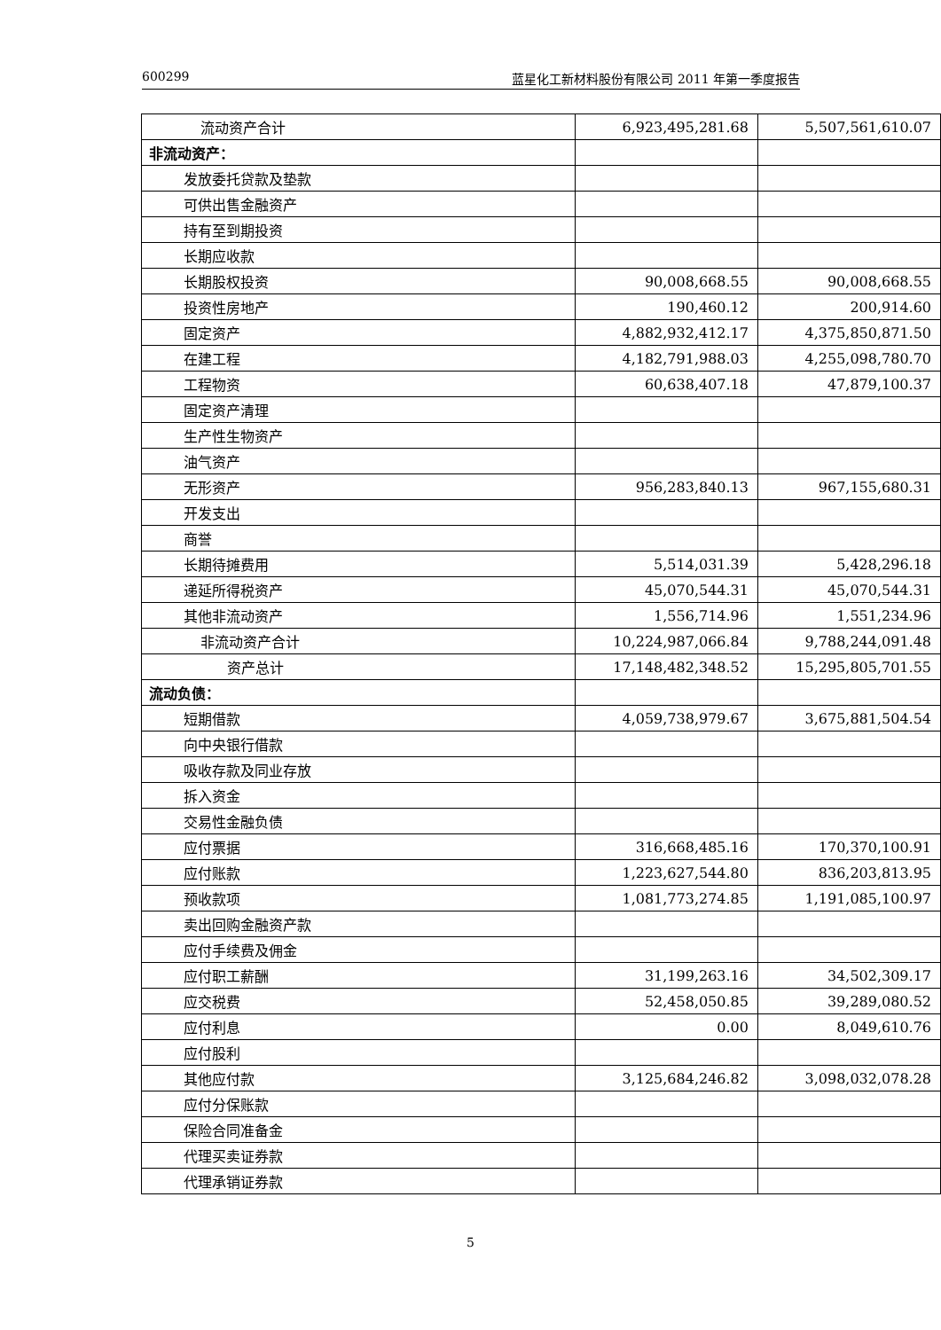600299 蓝星化工新材料股份有限公司 2011 年第一季度报告
| 流动资产合计 | 6,923,495,281.68 | 5,507,561,610.07 |
| 非流动资产： | | |
| 发放委托贷款及垫款 | | |
| 可供出售金融资产 | | |
| 持有至到期投资 | | |
| 长期应收款 | | |
| 长期股权投资 | 90,008,668.55 | 90,008,668.55 |
| 投资性房地产 | 190,460.12 | 200,914.60 |
| 固定资产 | 4,882,932,412.17 | 4,375,850,871.50 |
| 在建工程 | 4,182,791,988.03 | 4,255,098,780.70 |
| 工程物资 | 60,638,407.18 | 47,879,100.37 |
| 固定资产清理 | | |
| 生产性生物资产 | | |
| 油气资产 | | |
| 无形资产 | 956,283,840.13 | 967,155,680.31 |
| 开发支出 | | |
| 商誉 | | |
| 长期待摊费用 | 5,514,031.39 | 5,428,296.18 |
| 递延所得税资产 | 45,070,544.31 | 45,070,544.31 |
| 其他非流动资产 | 1,556,714.96 | 1,551,234.96 |
| 非流动资产合计 | 10,224,987,066.84 | 9,788,244,091.48 |
| 资产总计 | 17,148,482,348.52 | 15,295,805,701.55 |
| 流动负债： | | |
| 短期借款 | 4,059,738,979.67 | 3,675,881,504.54 |
| 向中央银行借款 | | |
| 吸收存款及同业存放 | | |
| 拆入资金 | | |
| 交易性金融负债 | | |
| 应付票据 | 316,668,485.16 | 170,370,100.91 |
| 应付账款 | 1,223,627,544.80 | 836,203,813.95 |
| 预收款项 | 1,081,773,274.85 | 1,191,085,100.97 |
| 卖出回购金融资产款 | | |
| 应付手续费及佣金 | | |
| 应付职工薪酬 | 31,199,263.16 | 34,502,309.17 |
| 应交税费 | 52,458,050.85 | 39,289,080.52 |
| 应付利息 | 0.00 | 8,049,610.76 |
| 应付股利 | | |
| 其他应付款 | 3,125,684,246.82 | 3,098,032,078.28 |
| 应付分保账款 | | |
| 保险合同准备金 | | |
| 代理买卖证券款 | | |
| 代理承销证券款 | | |
5